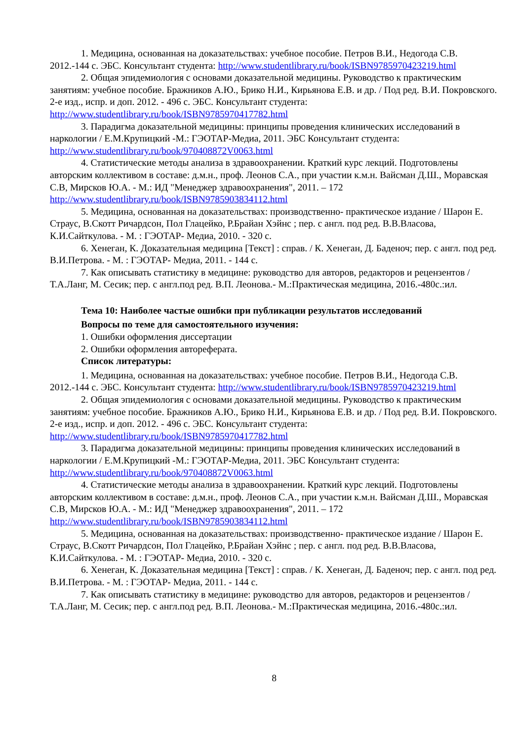1. Медицина, основанная на доказательствах: учебное пособие. Петров В.И., Недогода С.В. 2012.-144 с. ЭБС. Консультант студента: http://www.studentlibrary.ru/book/ISBN9785970423219.html
2. Общая эпидемиология с основами доказательной медицины. Руководство к практическим занятиям: учебное пособие. Бражников А.Ю., Брико Н.И., Кирьянова Е.В. и др. / Под ред. В.И. Покровского. 2-е изд., испр. и доп. 2012. - 496 с. ЭБС. Консультант студента: http://www.studentlibrary.ru/book/ISBN9785970417782.html
3. Парадигма доказательной медицины: принципы проведения клинических исследований в наркологии / Е.М.Крупицкий -М.: ГЭОТАР-Медиа, 2011. ЭБС Консультант студента: http://www.studentlibrary.ru/book/970408872V0063.html
4. Статистические методы анализа в здравоохранении. Краткий курс лекций. Подготовлены авторским коллективом в составе: д.м.н., проф. Леонов С.А., при участии к.м.н. Вайсман Д.Ш., Моравская С.В, Мирсков Ю.А. - М.: ИД "Менеджер здравоохранения", 2011. – 172 http://www.studentlibrary.ru/book/ISBN9785903834112.html
5. Медицина, основанная на доказательствах: производственно- практическое издание / Шарон Е. Страус, В.Скотт Ричардсон, Пол Глацейко, Р.Брайан Хэйнс ; пер. с англ. под ред. В.В.Власова, К.И.Сайткулова. - М. : ГЭОТАР- Медиа, 2010. - 320 с.
6. Хенеган, К. Доказательная медицина [Текст] : справ. / К. Хенеган, Д. Баденоч; пер. с англ. под ред. В.И.Петрова. - М. : ГЭОТАР- Медиа, 2011. - 144 с.
7. Как описывать статистику в медицине: руководство для авторов, редакторов и рецензентов /Т.А.Ланг, М. Сесик; пер. с англ.под ред. В.П. Леонова.- М.:Практическая медицина, 2016.-480с.:ил.
Тема 10: Наиболее частые ошибки при публикации результатов исследований
Вопросы по теме для самостоятельного изучения:
1. Ошибки оформления диссертации
2. Ошибки оформления автореферата.
Список литературы:
1. Медицина, основанная на доказательствах: учебное пособие. Петров В.И., Недогода С.В. 2012.-144 с. ЭБС. Консультант студента: http://www.studentlibrary.ru/book/ISBN9785970423219.html
2. Общая эпидемиология с основами доказательной медицины. Руководство к практическим занятиям: учебное пособие. Бражников А.Ю., Брико Н.И., Кирьянова Е.В. и др. / Под ред. В.И. Покровского. 2-е изд., испр. и доп. 2012. - 496 с. ЭБС. Консультант студента: http://www.studentlibrary.ru/book/ISBN9785970417782.html
3. Парадигма доказательной медицины: принципы проведения клинических исследований в наркологии / Е.М.Крупицкий -М.: ГЭОТАР-Медиа, 2011. ЭБС Консультант студента: http://www.studentlibrary.ru/book/970408872V0063.html
4. Статистические методы анализа в здравоохранении. Краткий курс лекций. Подготовлены авторским коллективом в составе: д.м.н., проф. Леонов С.А., при участии к.м.н. Вайсман Д.Ш., Моравская С.В, Мирсков Ю.А. - М.: ИД "Менеджер здравоохранения", 2011. – 172 http://www.studentlibrary.ru/book/ISBN9785903834112.html
5. Медицина, основанная на доказательствах: производственно- практическое издание / Шарон Е. Страус, В.Скотт Ричардсон, Пол Глацейко, Р.Брайан Хэйнс ; пер. с англ. под ред. В.В.Власова, К.И.Сайткулова. - М. : ГЭОТАР- Медиа, 2010. - 320 с.
6. Хенеган, К. Доказательная медицина [Текст] : справ. / К. Хенеган, Д. Баденоч; пер. с англ. под ред. В.И.Петрова. - М. : ГЭОТАР- Медиа, 2011. - 144 с.
7. Как описывать статистику в медицине: руководство для авторов, редакторов и рецензентов /Т.А.Ланг, М. Сесик; пер. с англ.под ред. В.П. Леонова.- М.:Практическая медицина, 2016.-480с.:ил.
8